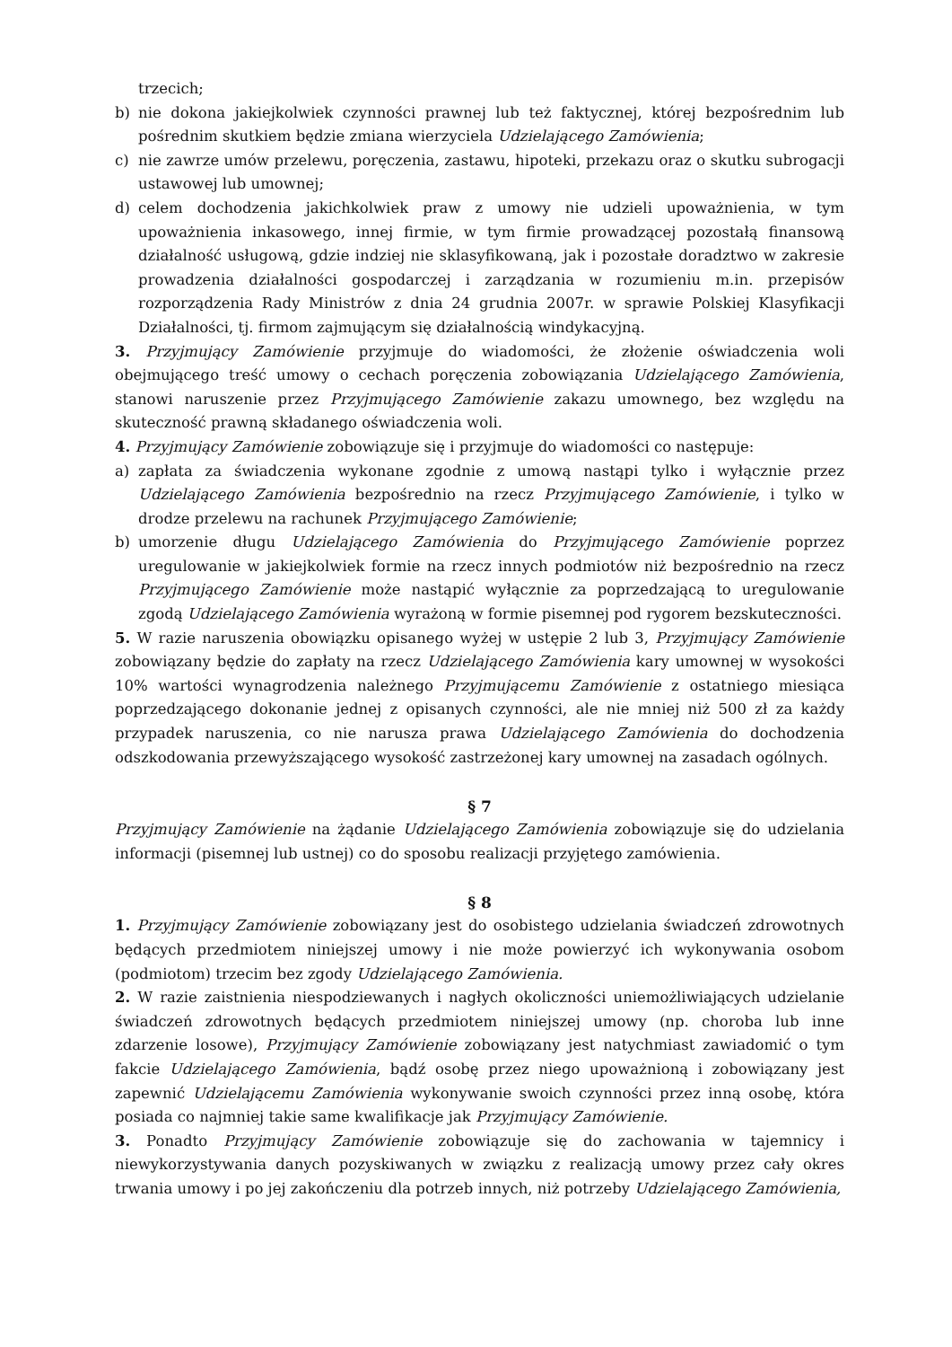trzecich;
b) nie dokona jakiejkolwiek czynności prawnej lub też faktycznej, której bezpośrednim lub pośrednim skutkiem będzie zmiana wierzyciela Udzielającego Zamówienia;
c) nie zawrze umów przelewu, poręczenia, zastawu, hipoteki, przekazu oraz o skutku subrogacji ustawowej lub umownej;
d) celem dochodzenia jakichkolwiek praw z umowy nie udzieli upoważnienia, w tym upoważnienia inkasowego, innej firmie, w tym firmie prowadzącej pozostałą finansową działalność usługową, gdzie indziej nie sklasyfikowaną, jak i pozostałe doradztwo w zakresie prowadzenia działalności gospodarczej i zarządzania w rozumieniu m.in. przepisów rozporządzenia Rady Ministrów z dnia 24 grudnia 2007r. w sprawie Polskiej Klasyfikacji Działalności, tj. firmom zajmującym się działalnością windykacyjną.
3. Przyjmujący Zamówienie przyjmuje do wiadomości, że złożenie oświadczenia woli obejmującego treść umowy o cechach poręczenia zobowiązania Udzielającego Zamówienia, stanowi naruszenie przez Przyjmującego Zamówienie zakazu umownego, bez względu na skuteczność prawną składanego oświadczenia woli.
4. Przyjmujący Zamówienie zobowiązuje się i przyjmuje do wiadomości co następuje:
a) zapłata za świadczenia wykonane zgodnie z umową nastąpi tylko i wyłącznie przez Udzielającego Zamówienia bezpośrednio na rzecz Przyjmującego Zamówienie, i tylko w drodze przelewu na rachunek Przyjmującego Zamówienie;
b) umorzenie długu Udzielającego Zamówienia do Przyjmującego Zamówienie poprzez uregulowanie w jakiejkolwiek formie na rzecz innych podmiotów niż bezpośrednio na rzecz Przyjmującego Zamówienie może nastąpić wyłącznie za poprzedzającą to uregulowanie zgodą Udzielającego Zamówienia wyrażoną w formie pisemnej pod rygorem bezskuteczności.
5. W razie naruszenia obowiązku opisanego wyżej w ustępie 2 lub 3, Przyjmujący Zamówienie zobowiązany będzie do zapłaty na rzecz Udzielającego Zamówienia kary umownej w wysokości 10% wartości wynagrodzenia należnego Przyjmującemu Zamówienie z ostatniego miesiąca poprzedzającego dokonanie jednej z opisanych czynności, ale nie mniej niż 500 zł za każdy przypadek naruszenia, co nie narusza prawa Udzielającego Zamówienia do dochodzenia odszkodowania przewyższającego wysokość zastrzeżonej kary umownej na zasadach ogólnych.
§ 7
Przyjmujący Zamówienie na żądanie Udzielającego Zamówienia zobowiązuje się do udzielania informacji (pisemnej lub ustnej) co do sposobu realizacji przyjętego zamówienia.
§ 8
1. Przyjmujący Zamówienie zobowiązany jest do osobistego udzielania świadczeń zdrowotnych będących przedmiotem niniejszej umowy i nie może powierzyć ich wykonywania osobom (podmiotom) trzecim bez zgody Udzielającego Zamówienia.
2. W razie zaistnienia niespodziewanych i nagłych okoliczności uniemożliwiających udzielanie świadczeń zdrowotnych będących przedmiotem niniejszej umowy (np. choroba lub inne zdarzenie losowe), Przyjmujący Zamówienie zobowiązany jest natychmiast zawiadomić o tym fakcie Udzielającego Zamówienia, bądź osobę przez niego upoważnioną i zobowiązany jest zapewnić Udzielającemu Zamówienia wykonywanie swoich czynności przez inną osobę, która posiada co najmniej takie same kwalifikacje jak Przyjmujący Zamówienie.
3. Ponadto Przyjmujący Zamówienie zobowiązuje się do zachowania w tajemnicy i niewykorzystywania danych pozyskiwanych w związku z realizacją umowy przez cały okres trwania umowy i po jej zakończeniu dla potrzeb innych, niż potrzeby Udzielającego Zamówienia,